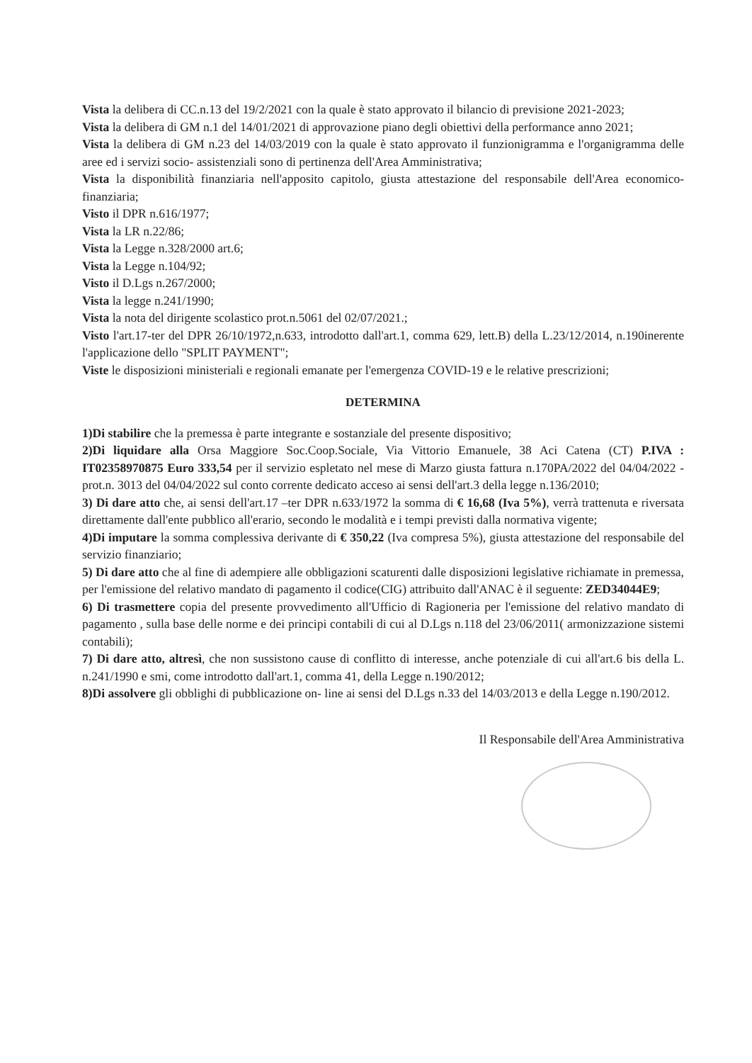Vista la delibera di CC.n.13 del 19/2/2021 con la quale è stato approvato il bilancio di previsione 2021-2023;
Vista la delibera di GM n.1 del 14/01/2021 di approvazione piano degli obiettivi della performance anno 2021;
Vista la delibera di GM n.23 del 14/03/2019 con la quale è stato approvato il funzionigramma e l'organigramma delle aree ed i servizi socio- assistenziali sono di pertinenza dell'Area Amministrativa;
Vista la disponibilità finanziaria nell'apposito capitolo, giusta attestazione del responsabile dell'Area economico- finanziaria;
Visto il DPR n.616/1977;
Vista la LR n.22/86;
Vista la Legge n.328/2000 art.6;
Vista la Legge n.104/92;
Visto il D.Lgs n.267/2000;
Vista la legge n.241/1990;
Vista la nota del dirigente scolastico prot.n.5061 del 02/07/2021.;
Visto l'art.17-ter del DPR 26/10/1972,n.633, introdotto dall'art.1, comma 629, lett.B) della L.23/12/2014, n.190inerente l'applicazione dello "SPLIT PAYMENT";
Viste le disposizioni ministeriali e regionali emanate per l'emergenza COVID-19 e le relative prescrizioni;
DETERMINA
1)Di stabilire che la premessa è parte integrante e sostanziale del presente dispositivo;
2)Di liquidare alla Orsa Maggiore Soc.Coop.Sociale, Via Vittorio Emanuele, 38 Aci Catena (CT) P.IVA : IT02358970875 Euro 333,54 per il servizio espletato nel mese di Marzo giusta fattura n.170PA/2022 del 04/04/2022 - prot.n. 3013 del 04/04/2022 sul conto corrente dedicato acceso ai sensi dell'art.3 della legge n.136/2010;
3) Di dare atto che, ai sensi dell'art.17 –ter DPR n.633/1972 la somma di € 16,68 (Iva 5%), verrà trattenuta e riversata direttamente dall'ente pubblico all'erario, secondo le modalità e i tempi previsti dalla normativa vigente;
4)Di imputare la somma complessiva derivante di € 350,22 (Iva compresa 5%), giusta attestazione del responsabile del servizio finanziario;
5) Di dare atto che al fine di adempiere alle obbligazioni scaturenti dalle disposizioni legislative richiamate in premessa, per l'emissione del relativo mandato di pagamento il codice(CIG) attribuito dall'ANAC è il seguente: ZED34044E9;
6) Di trasmettere copia del presente provvedimento all'Ufficio di Ragioneria per l'emissione del relativo mandato di pagamento , sulla base delle norme e dei principi contabili di cui al D.Lgs n.118 del 23/06/2011( armonizzazione sistemi contabili);
7) Di dare atto, altresì, che non sussistono cause di conflitto di interesse, anche potenziale di cui all'art.6 bis della L. n.241/1990 e smi, come introdotto dall'art.1, comma 41, della Legge n.190/2012;
8)Di assolvere gli obblighi di pubblicazione on- line ai sensi del D.Lgs n.33 del 14/03/2013 e della Legge n.190/2012.
Il Responsabile dell'Area Amministrativa